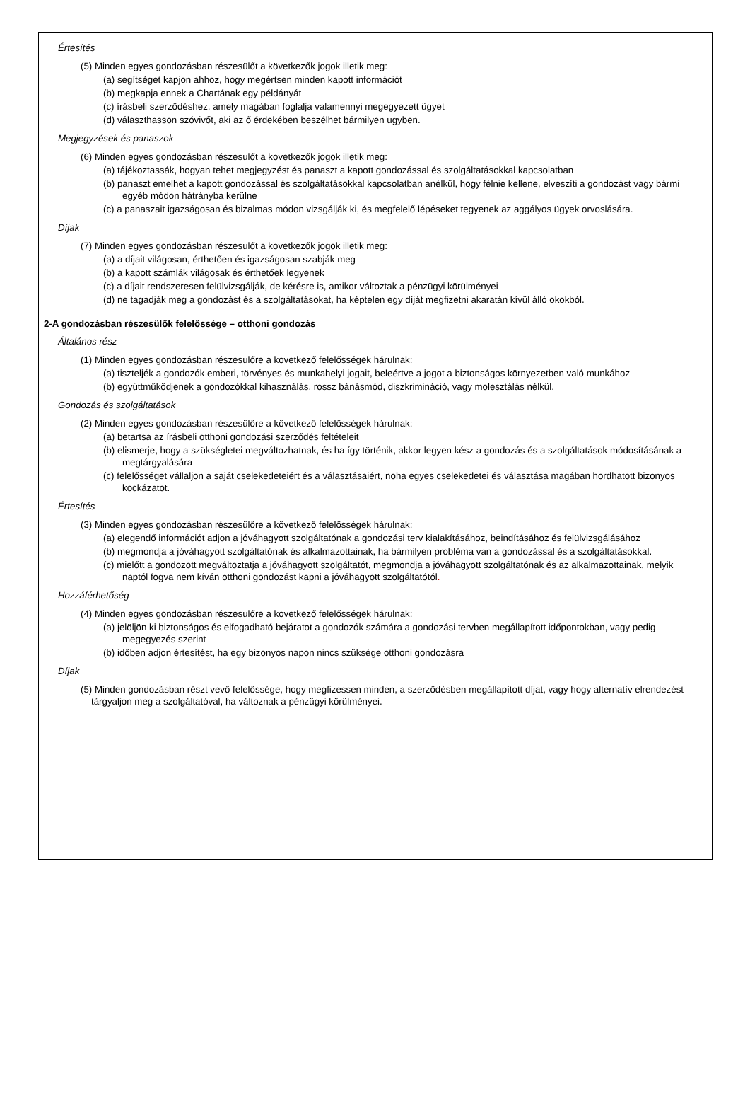Értesítés
(5) Minden egyes gondozásban részesülőt a következők jogok illetik meg:
(a) segítséget kapjon ahhoz, hogy megértsen minden kapott információt
(b) megkapja ennek a Chartának egy példányát
(c) írásbeli szerződéshez, amely magában foglalja valamennyi megegyezett ügyet
(d) választhasson szóvivőt, aki az ő érdekében beszélhet bármilyen ügyben.
Megjegyzések és panaszok
(6) Minden egyes gondozásban részesülőt a következők jogok illetik meg:
(a) tájékoztassák, hogyan tehet megjegyzést és panaszt a kapott gondozással és szolgáltatásokkal kapcsolatban
(b) panaszt emelhet a kapott gondozással és szolgáltatásokkal kapcsolatban anélkül, hogy félnie kellene, elveszíti a gondozást vagy bármi egyéb módon hátrányba kerülne
(c) a panaszait igazságosan és bizalmas módon vizsgálják ki, és megfelelő lépéseket tegyenek az aggályos ügyek orvoslására.
Díjak
(7) Minden egyes gondozásban részesülőt a következők jogok illetik meg:
(a) a díjait világosan, érthetően és igazságosan szabják meg
(b) a kapott számlák világosak és érthetőek legyenek
(c) a díjait rendszeresen felülvizsgálják, de kérésre is, amikor változtak a pénzügyi körülményei
(d) ne tagadják meg a gondozást és a szolgáltatásokat, ha képtelen egy díját megfizetni akaratán kívül álló okokból.
2-A gondozásban részesülők felelőssége – otthoni gondozás
Általános rész
(1) Minden egyes gondozásban részesülőre a következő felelősségek hárulnak:
(a) tiszteljék a gondozók emberi, törvényes és munkahelyi jogait, beleértve a jogot a biztonságos környezetben való munkához
(b) együttműködjenek a gondozókkal kihasználás, rossz bánásmód, diszkrimináció, vagy molesztálás nélkül.
Gondozás és szolgáltatások
(2) Minden egyes gondozásban részesülőre a következő felelősségek hárulnak:
(a) betartsa az írásbeli otthoni gondozási szerződés feltételeit
(b) elismerje, hogy a szükségletei megváltozhatnak, és ha így történik, akkor legyen kész a gondozás és a szolgáltatások módosításának a megtárgyalására
(c) felelősséget vállaljon a saját cselekedeteiért és a választásaiért, noha egyes cselekedetei és választása magában hordhatott bizonyos kockázatot.
Értesítés
(3) Minden egyes gondozásban részesülőre a következő felelősségek hárulnak:
(a) elegendő információt adjon a jóváhagyott szolgáltatónak a gondozási terv kialakításához, beindításához és felülvizsgálásához
(b) megmondja a jóváhagyott szolgáltatónak és alkalmazottainak, ha bármilyen probléma van a gondozással és a szolgáltatásokkal.
(c) mielőtt a gondozott megváltoztatja a jóváhagyott szolgáltatót, megmondja a jóváhagyott szolgáltatónak és az alkalmazottainak, melyik naptól fogva nem kíván otthoni gondozást kapni a jóváhagyott szolgáltatótól.
Hozzáférhetőség
(4) Minden egyes gondozásban részesülőre a következő felelősségek hárulnak:
(a) jelöljön ki biztonságos és elfogadható bejáratot a gondozók számára a gondozási tervben megállapított időpontokban, vagy pedig megegyezés szerint
(b) időben adjon értesítést, ha egy bizonyos napon nincs szüksége otthoni gondozásra
Díjak
(5) Minden gondozásban részt vevő felelőssége, hogy megfizessen minden, a szerződésben megállapított díjat, vagy hogy alternatív elrendezést tárgyaljon meg a szolgáltatóval, ha változnak a pénzügyi körülményei.